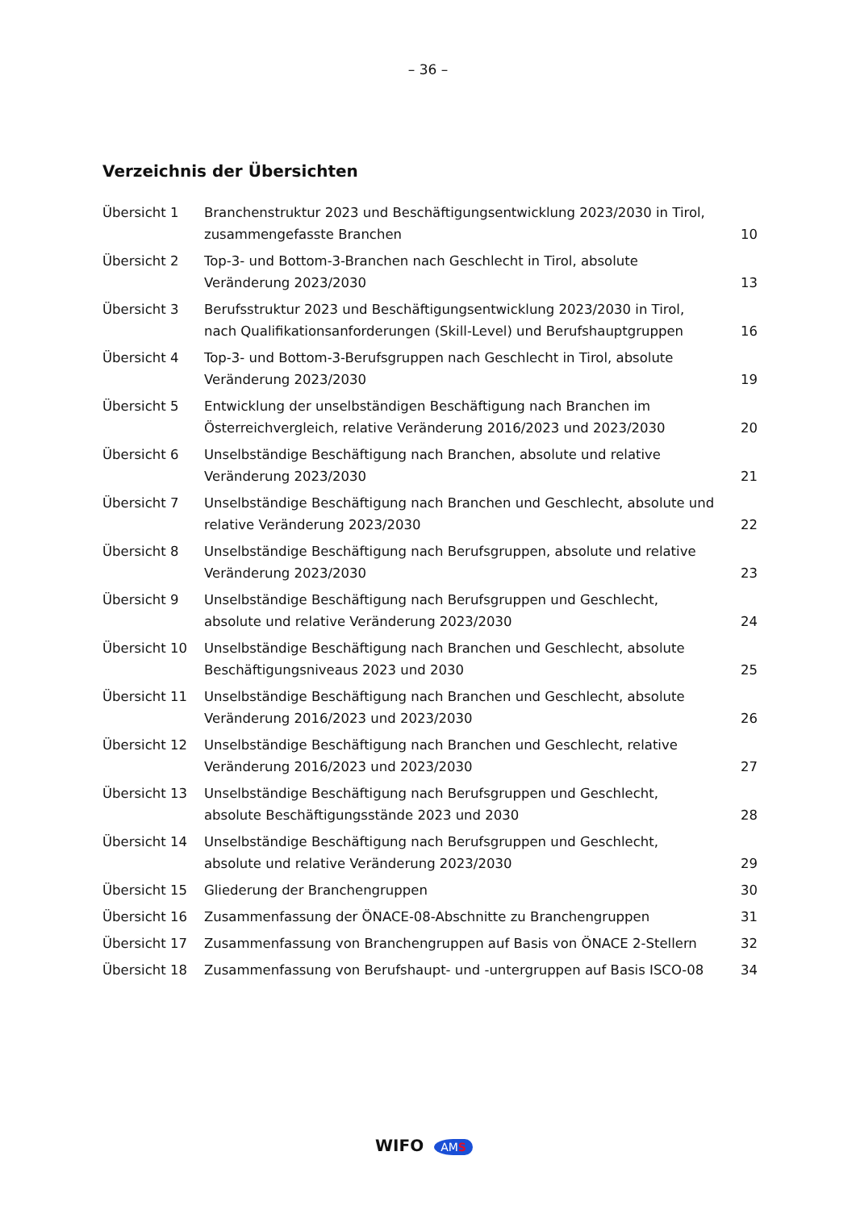– 36 –
Verzeichnis der Übersichten
| Übersicht 1 | Branchenstruktur 2023 und Beschäftigungsentwicklung 2023/2030 in Tirol, zusammengefasste Branchen | 10 |
| Übersicht 2 | Top-3- und Bottom-3-Branchen nach Geschlecht in Tirol, absolute Veränderung 2023/2030 | 13 |
| Übersicht 3 | Berufsstruktur 2023 und Beschäftigungsentwicklung 2023/2030 in Tirol, nach Qualifikationsanforderungen (Skill-Level) und Berufshauptgruppen | 16 |
| Übersicht 4 | Top-3- und Bottom-3-Berufsgruppen nach Geschlecht in Tirol, absolute Veränderung 2023/2030 | 19 |
| Übersicht 5 | Entwicklung der unselbständigen Beschäftigung nach Branchen im Österreichvergleich, relative Veränderung 2016/2023 und 2023/2030 | 20 |
| Übersicht 6 | Unselbständige Beschäftigung nach Branchen, absolute und relative Veränderung 2023/2030 | 21 |
| Übersicht 7 | Unselbständige Beschäftigung nach Branchen und Geschlecht, absolute und relative Veränderung 2023/2030 | 22 |
| Übersicht 8 | Unselbständige Beschäftigung nach Berufsgruppen, absolute und relative Veränderung 2023/2030 | 23 |
| Übersicht 9 | Unselbständige Beschäftigung nach Berufsgruppen und Geschlecht, absolute und relative Veränderung 2023/2030 | 24 |
| Übersicht 10 | Unselbständige Beschäftigung nach Branchen und Geschlecht, absolute Beschäftigungsniveaus 2023 und 2030 | 25 |
| Übersicht 11 | Unselbständige Beschäftigung nach Branchen und Geschlecht, absolute Veränderung 2016/2023 und 2023/2030 | 26 |
| Übersicht 12 | Unselbständige Beschäftigung nach Branchen und Geschlecht, relative Veränderung 2016/2023 und 2023/2030 | 27 |
| Übersicht 13 | Unselbständige Beschäftigung nach Berufsgruppen und Geschlecht, absolute Beschäftigungsstände 2023 und 2030 | 28 |
| Übersicht 14 | Unselbständige Beschäftigung nach Berufsgruppen und Geschlecht, absolute und relative Veränderung 2023/2030 | 29 |
| Übersicht 15 | Gliederung der Branchengruppen | 30 |
| Übersicht 16 | Zusammenfassung der ÖNACE-08-Abschnitte zu Branchengruppen | 31 |
| Übersicht 17 | Zusammenfassung von Branchengruppen auf Basis von ÖNACE 2-Stellern | 32 |
| Übersicht 18 | Zusammenfassung von Berufshaupt- und -untergruppen auf Basis ISCO-08 | 34 |
WIFO AMS